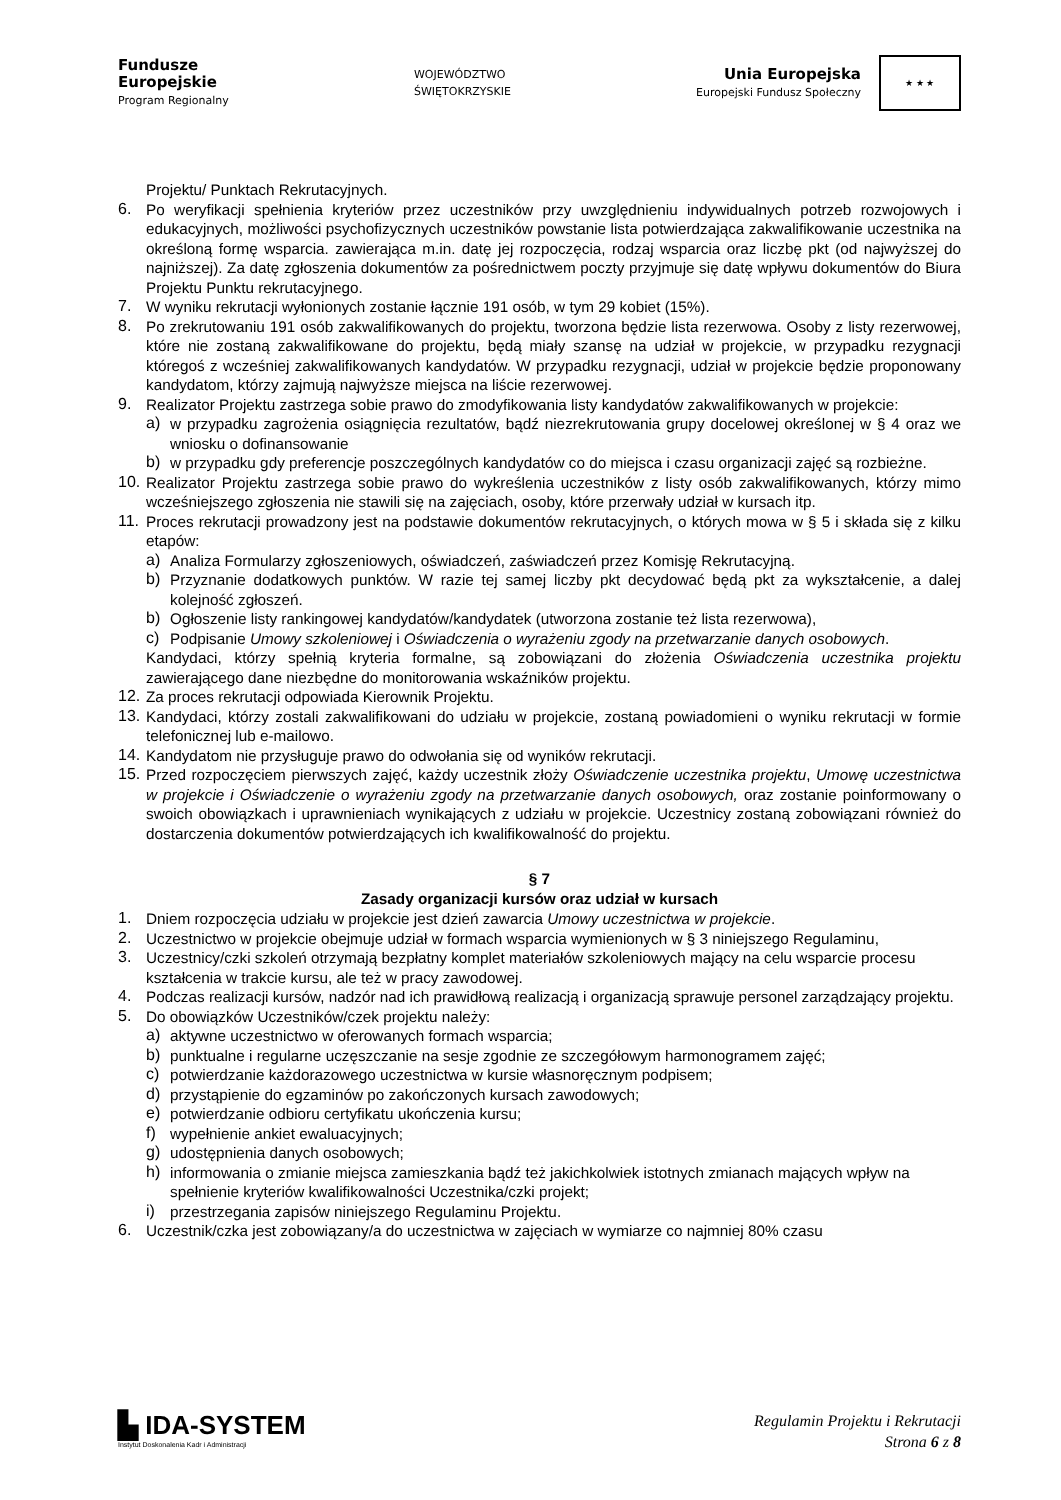Fundusze
Europejskie
Program Regionalny
WOJEWÓDZTWO
ŚWIĘTOKRZYSKIE
Unia Europejska
Europejski Fundusz Społeczny
★ ★ ★
Projektu/ Punktach Rekrutacyjnych.
6.
Po weryfikacji spełnienia kryteriów przez uczestników przy uwzględnieniu indywidualnych potrzeb rozwojowych i edukacyjnych, możliwości psychofizycznych uczestników powstanie lista potwierdzająca zakwalifikowanie uczestnika na określoną formę wsparcia. zawierająca m.in. datę jej rozpoczęcia, rodzaj wsparcia oraz liczbę pkt (od najwyższej do najniższej). Za datę zgłoszenia dokumentów za pośrednictwem poczty przyjmuje się datę wpływu dokumentów do Biura Projektu Punktu rekrutacyjnego.
7.
W wyniku rekrutacji wyłonionych zostanie łącznie 191 osób, w tym 29 kobiet (15%).
8.
Po zrekrutowaniu 191 osób zakwalifikowanych do projektu, tworzona będzie lista rezerwowa. Osoby z listy rezerwowej, które nie zostaną zakwalifikowane do projektu, będą miały szansę na udział w projekcie, w przypadku rezygnacji któregoś z wcześniej zakwalifikowanych kandydatów. W przypadku rezygnacji, udział w projekcie będzie proponowany kandydatom, którzy zajmują najwyższe miejsca na liście rezerwowej.
9.
Realizator Projektu zastrzega sobie prawo do zmodyfikowania listy kandydatów zakwalifikowanych w projekcie:
a)
w przypadku zagrożenia osiągnięcia rezultatów, bądź niezrekrutowania grupy docelowej określonej w § 4 oraz we wniosku o dofinansowanie
b)
w przypadku gdy preferencje poszczególnych kandydatów co do miejsca i czasu organizacji zajęć są rozbieżne.
10.
Realizator Projektu zastrzega sobie prawo do wykreślenia uczestników z listy osób zakwalifikowanych, którzy mimo wcześniejszego zgłoszenia nie stawili się na zajęciach, osoby, które przerwały udział w kursach itp.
11.
Proces rekrutacji prowadzony jest na podstawie dokumentów rekrutacyjnych, o których mowa w § 5 i składa się z kilku etapów:
a)
Analiza Formularzy zgłoszeniowych, oświadczeń, zaświadczeń przez Komisję Rekrutacyjną.
b)
Przyznanie dodatkowych punktów. W razie tej samej liczby pkt decydować będą pkt za wykształcenie, a dalej kolejność zgłoszeń.
b)
Ogłoszenie listy rankingowej kandydatów/kandydatek (utworzona zostanie też lista rezerwowa),
c)
Podpisanie Umowy szkoleniowej i Oświadczenia o wyrażeniu zgody na przetwarzanie danych osobowych.
Kandydaci, którzy spełnią kryteria formalne, są zobowiązani do złożenia Oświadczenia uczestnika projektu zawierającego dane niezbędne do monitorowania wskaźników projektu.
12.
Za proces rekrutacji odpowiada Kierownik Projektu.
13.
Kandydaci, którzy zostali zakwalifikowani do udziału w projekcie, zostaną powiadomieni o wyniku rekrutacji w formie telefonicznej lub e-mailowo.
14.
Kandydatom nie przysługuje prawo do odwołania się od wyników rekrutacji.
15.
Przed rozpoczęciem pierwszych zajęć, każdy uczestnik złoży Oświadczenie uczestnika projektu, Umowę uczestnictwa w projekcie i Oświadczenie o wyrażeniu zgody na przetwarzanie danych osobowych, oraz zostanie poinformowany o swoich obowiązkach i uprawnieniach wynikających z udziału w projekcie. Uczestnicy zostaną zobowiązani również do dostarczenia dokumentów potwierdzających ich kwalifikowalność do projektu.
§ 7
Zasady organizacji kursów oraz udział w kursach
1.
Dniem rozpoczęcia udziału w projekcie jest dzień zawarcia Umowy uczestnictwa w projekcie.
2.
Uczestnictwo w projekcie obejmuje udział w formach wsparcia wymienionych w § 3 niniejszego Regulaminu,
3.
Uczestnicy/czki szkoleń otrzymają bezpłatny komplet materiałów szkoleniowych mający na celu wsparcie procesu kształcenia w trakcie kursu, ale też w pracy zawodowej.
4.
Podczas realizacji kursów, nadzór nad ich prawidłową realizacją i organizacją sprawuje personel zarządzający projektu.
5.
Do obowiązków Uczestników/czek projektu należy:
a)
aktywne uczestnictwo w oferowanych formach wsparcia;
b)
punktualne i regularne uczęszczanie na sesje zgodnie ze szczegółowym harmonogramem zajęć;
c)
potwierdzanie każdorazowego uczestnictwa w kursie własnoręcznym podpisem;
d)
przystąpienie do egzaminów po zakończonych kursach zawodowych;
e)
potwierdzanie odbioru certyfikatu ukończenia kursu;
f)
wypełnienie ankiet ewaluacyjnych;
g)
udostępnienia danych osobowych;
h)
informowania o zmianie miejsca zamieszkania bądź też jakichkolwiek istotnych zmianach mających wpływ na spełnienie kryteriów kwalifikowalności Uczestnika/czki projekt;
i)
przestrzegania zapisów niniejszego Regulaminu Projektu.
6.
Uczestnik/czka jest zobowiązany/a do uczestnictwa w zajęciach w wymiarze co najmniej 80% czasu
▙ IDA-SYSTEM
Instytut Doskonalenia Kadr i Administracji
Regulamin Projektu i Rekrutacji
Strona 6 z 8